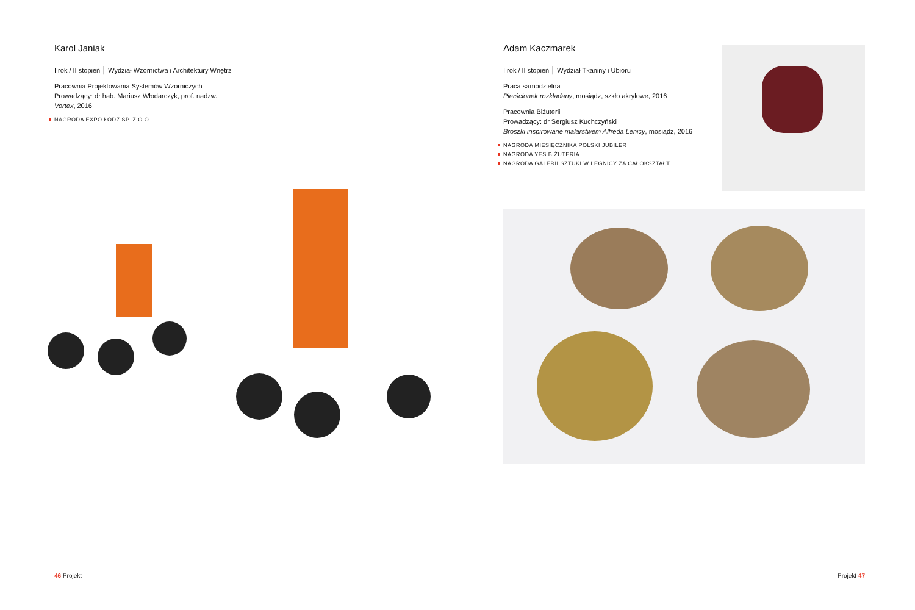Karol Janiak
I rok / II stopień │ Wydział Wzornictwa i Architektury Wnętrz
Pracownia Projektowania Systemów Wzorniczych
Prowadzący: dr hab. Mariusz Włodarczyk, prof. nadzw.
Vortex, 2016
NAGRODA EXPO ŁÓDŹ SP. Z O.O.
46 Projekt
Adam Kaczmarek
I rok / II stopień │ Wydział Tkaniny i Ubioru
Praca samodzielna
Pierścionek rozkładany, mosiądz, szkło akrylowe, 2016
Pracownia Biżuterii
Prowadzący: dr Sergiusz Kuchczyński
Broszki inspirowane malarstwem Alfreda Lenicy, mosiądz, 2016
NAGRODA MIESIĘCZNIKA POLSKI JUBILER
NAGRODA YES BIŻUTERIA
NAGRODA GALERII SZTUKI W LEGNICY ZA CAŁOKSZTAŁT
Projekt 47